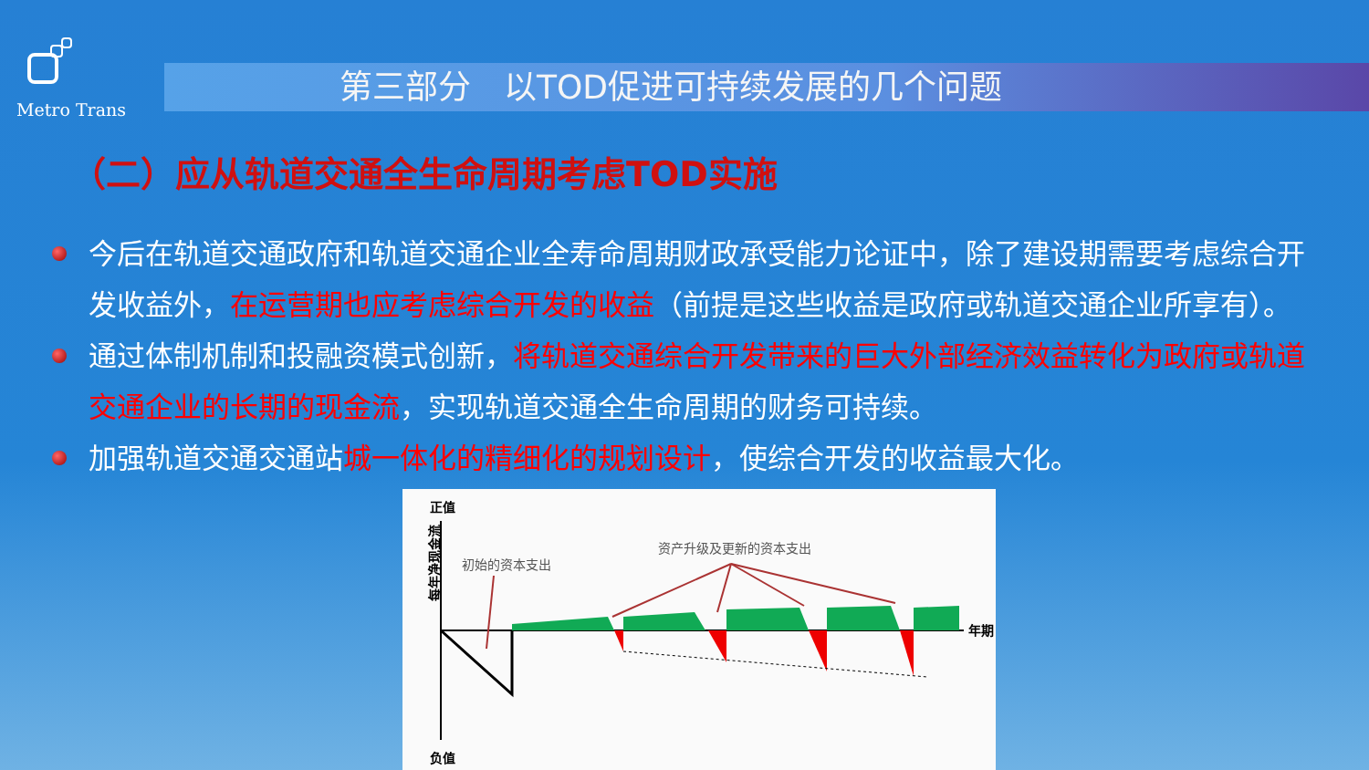Metro Trans
第三部分　以TOD促进可持续发展的几个问题
（二）应从轨道交通全生命周期考虑TOD实施
今后在轨道交通政府和轨道交通企业全寿命周期财政承受能力论证中，除了建设期需要考虑综合开发收益外，在运营期也应考虑综合开发的收益（前提是这些收益是政府或轨道交通企业所享有）。
通过体制机制和投融资模式创新，将轨道交通综合开发带来的巨大外部经济效益转化为政府或轨道交通企业的长期的现金流，实现轨道交通全生命周期的财务可持续。
加强轨道交通交通站城一体化的精细化的规划设计，使综合开发的收益最大化。
正值
负值
年期
每年净现金流
初始的资本支出
资产升级及更新的资本支出